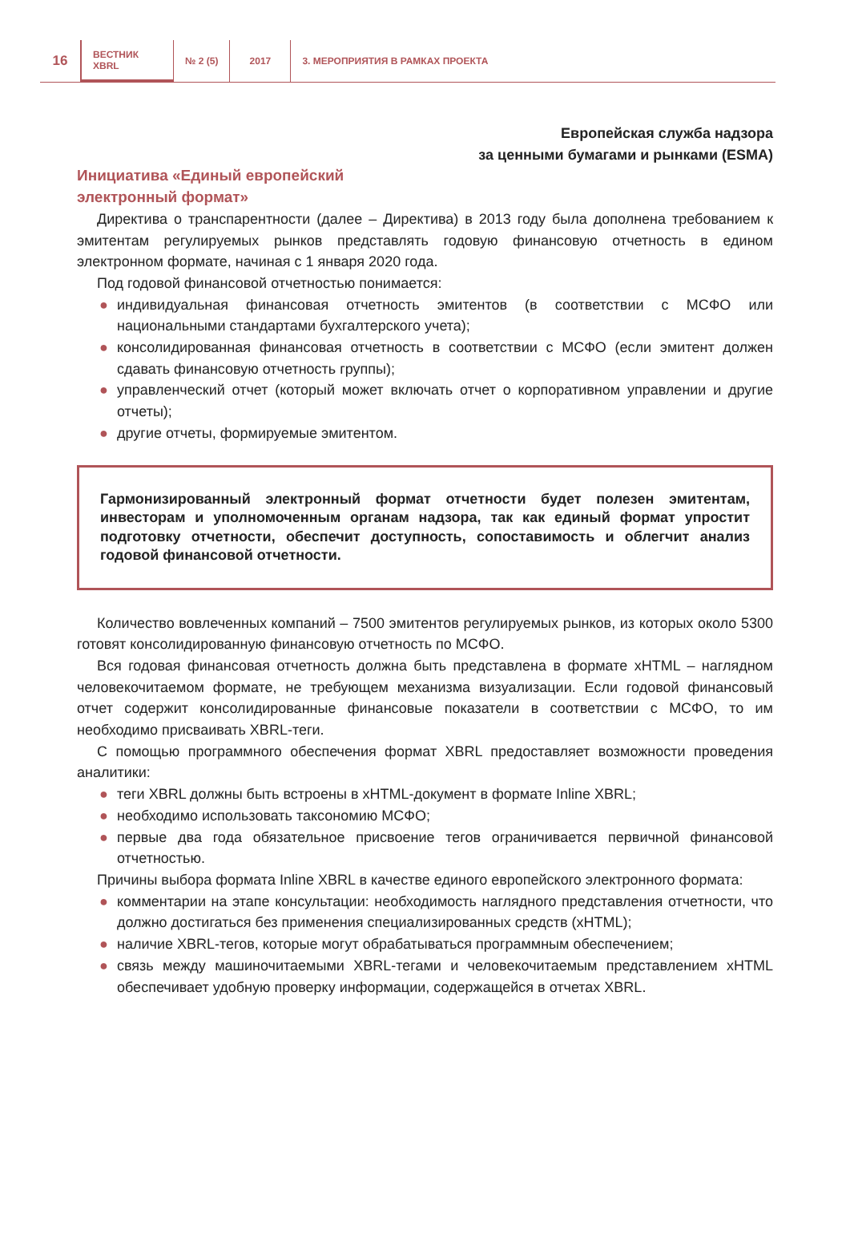16
ВЕСТНИК
XBRL
№ 2 (5) 2017
3. МЕРОПРИЯТИЯ В РАМКАХ ПРОЕКТА
Европейская служба надзора
за ценными бумагами и рынками (ESMA)
Инициатива «Единый европейский
электронный формат»
Директива о транспарентности (далее – Директива) в 2013 году была дополнена требованием к эмитентам регулируемых рынков представлять годовую финансовую отчетность в едином электронном формате, начиная с 1 января 2020 года.
Под годовой финансовой отчетностью понимается:
● индивидуальная финансовая отчетность эмитентов (в соответствии с МСФО или национальными стандартами бухгалтерского учета);
● консолидированная финансовая отчетность в соответствии с МСФО (если эмитент должен сдавать финансовую отчетность группы);
● управленческий отчет (который может включать отчет о корпоративном управлении и другие отчеты);
● другие отчеты, формируемые эмитентом.
Гармонизированный электронный формат отчетности будет полезен эмитентам, инвесторам и уполномоченным органам надзора, так как единый формат упростит подготовку отчетности, обеспечит доступность, сопоставимость и облегчит анализ годовой финансовой отчетности.
Количество вовлеченных компаний – 7500 эмитентов регулируемых рынков, из которых около 5300 готовят консолидированную финансовую отчетность по МСФО.
Вся годовая финансовая отчетность должна быть представлена в формате xHTML – наглядном человекочитаемом формате, не требующем механизма визуализации. Если годовой финансовый отчет содержит консолидированные финансовые показатели в соответствии с МСФО, то им необходимо присваивать XBRL-теги.
С помощью программного обеспечения формат XBRL предоставляет возможности проведения аналитики:
● теги XBRL должны быть встроены в xHTML-документ в формате Inline XBRL;
● необходимо использовать таксономию МСФО;
● первые два года обязательное присвоение тегов ограничивается первичной финансовой отчетностью.
Причины выбора формата Inline XBRL в качестве единого европейского электронного формата:
● комментарии на этапе консультации: необходимость наглядного представления отчетности, что должно достигаться без применения специализированных средств (xHTML);
● наличие XBRL-тегов, которые могут обрабатываться программным обеспечением;
● связь между машиночитаемыми XBRL-тегами и человекочитаемым представлением xHTML обеспечивает удобную проверку информации, содержащейся в отчетах XBRL.